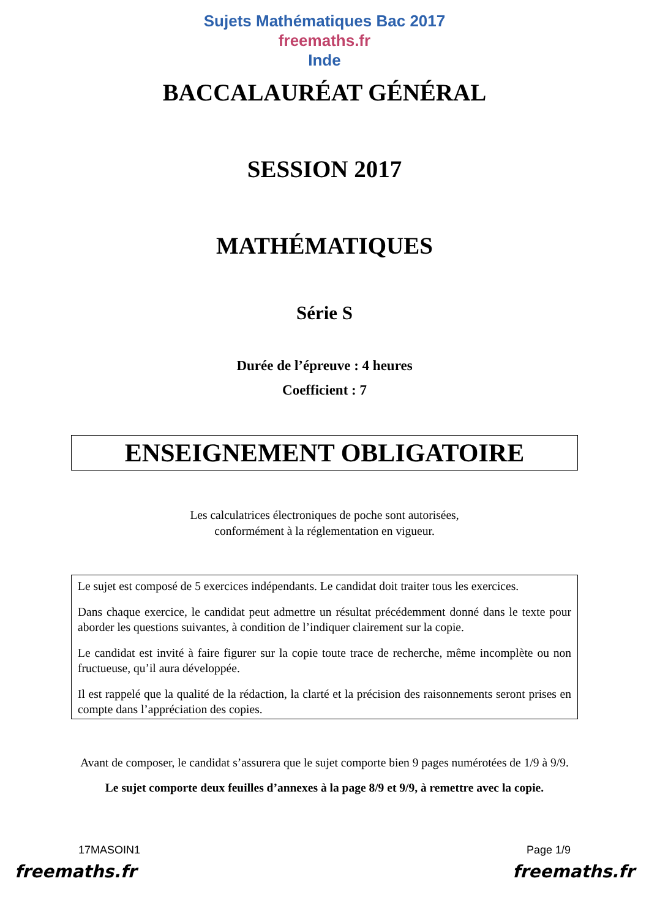Sujets Mathématiques Bac 2017
freemaths.fr
Inde
BACCALAURÉAT GÉNÉRAL
SESSION 2017
MATHÉMATIQUES
Série S
Durée de l’épreuve : 4 heures
Coefficient : 7
ENSEIGNEMENT OBLIGATOIRE
Les calculatrices électroniques de poche sont autorisées,
conformément à la réglementation en vigueur.
Le sujet est composé de 5 exercices indépendants. Le candidat doit traiter tous les exercices.
Dans chaque exercice, le candidat peut admettre un résultat précédemment donné dans le texte pour aborder les questions suivantes, à condition de l’indiquer clairement sur la copie.
Le candidat est invité à faire figurer sur la copie toute trace de recherche, même incomplète ou non fructueuse, qu’il aura développée.
Il est rappelé que la qualité de la rédaction, la clarté et la précision des raisonnements seront prises en compte dans l’appréciation des copies.
Avant de composer, le candidat s’assurera que le sujet comporte bien 9 pages numérotées de 1/9 à 9/9.
Le sujet comporte deux feuilles d’annexes à la page 8/9 et 9/9, à remettre avec la copie.
17MASOIN1 Page 1/9
freemaths.fr freemaths.fr